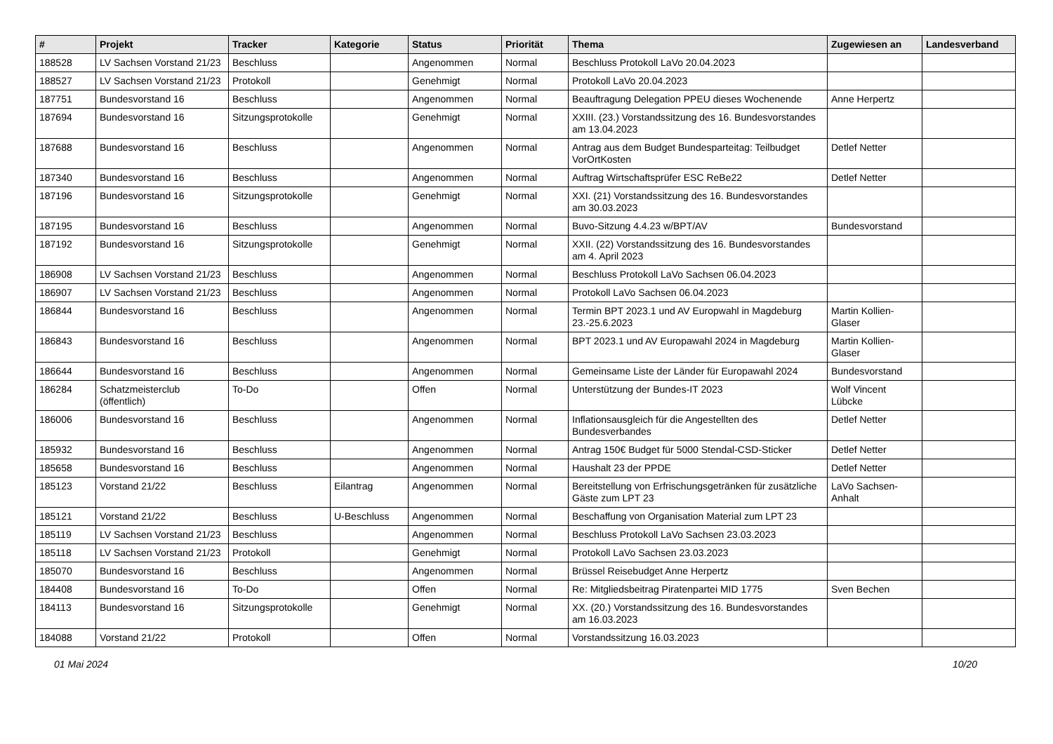| # | Projekt | Tracker | Kategorie | Status | Priorität | Thema | Zugewiesen an | Landesverband |
| --- | --- | --- | --- | --- | --- | --- | --- | --- |
| 188528 | LV Sachsen Vorstand 21/23 | Beschluss | | Angenommen | Normal | Beschluss Protokoll LaVo 20.04.2023 | | |
| 188527 | LV Sachsen Vorstand 21/23 | Protokoll | | Genehmigt | Normal | Protokoll LaVo 20.04.2023 | | |
| 187751 | Bundesvorstand 16 | Beschluss | | Angenommen | Normal | Beauftragung Delegation PPEU dieses Wochenende | Anne Herpertz | |
| 187694 | Bundesvorstand 16 | Sitzungsprotokolle | | Genehmigt | Normal | XXIII. (23.) Vorstandssitzung des 16. Bundesvorstandes am 13.04.2023 | | |
| 187688 | Bundesvorstand 16 | Beschluss | | Angenommen | Normal | Antrag aus dem Budget Bundesparteitag: Teilbudget VorOrtKosten | Detlef Netter | |
| 187340 | Bundesvorstand 16 | Beschluss | | Angenommen | Normal | Auftrag Wirtschaftsprüfer ESC ReBe22 | Detlef Netter | |
| 187196 | Bundesvorstand 16 | Sitzungsprotokolle | | Genehmigt | Normal | XXI. (21) Vorstandssitzung des 16. Bundesvorstandes am 30.03.2023 | | |
| 187195 | Bundesvorstand 16 | Beschluss | | Angenommen | Normal | Buvo-Sitzung 4.4.23 w/BPT/AV | Bundesvorstand | |
| 187192 | Bundesvorstand 16 | Sitzungsprotokolle | | Genehmigt | Normal | XXII. (22) Vorstandssitzung des 16. Bundesvorstandes am 4. April 2023 | | |
| 186908 | LV Sachsen Vorstand 21/23 | Beschluss | | Angenommen | Normal | Beschluss Protokoll LaVo Sachsen 06.04.2023 | | |
| 186907 | LV Sachsen Vorstand 21/23 | Beschluss | | Angenommen | Normal | Protokoll LaVo Sachsen 06.04.2023 | | |
| 186844 | Bundesvorstand 16 | Beschluss | | Angenommen | Normal | Termin BPT 2023.1 und AV Europwahl in Magdeburg 23.-25.6.2023 | Martin Kollien-Glaser | |
| 186843 | Bundesvorstand 16 | Beschluss | | Angenommen | Normal | BPT 2023.1 und AV Europawahl 2024 in Magdeburg | Martin Kollien-Glaser | |
| 186644 | Bundesvorstand 16 | Beschluss | | Angenommen | Normal | Gemeinsame Liste der Länder für Europawahl 2024 | Bundesvorstand | |
| 186284 | Schatzmeisterclub (öffentlich) | To-Do | | Offen | Normal | Unterstützung der Bundes-IT 2023 | Wolf Vincent Lübcke | |
| 186006 | Bundesvorstand 16 | Beschluss | | Angenommen | Normal | Inflationsausgleich für die Angestellten des Bundesverbandes | Detlef Netter | |
| 185932 | Bundesvorstand 16 | Beschluss | | Angenommen | Normal | Antrag 150€ Budget für 5000 Stendal-CSD-Sticker | Detlef Netter | |
| 185658 | Bundesvorstand 16 | Beschluss | | Angenommen | Normal | Haushalt 23 der PPDE | Detlef Netter | |
| 185123 | Vorstand 21/22 | Beschluss | Eilantrag | Angenommen | Normal | Bereitstellung von Erfrischungsgetränken für zusätzliche Gäste zum LPT 23 | LaVo Sachsen-Anhalt | |
| 185121 | Vorstand 21/22 | Beschluss | U-Beschluss | Angenommen | Normal | Beschaffung von Organisation Material zum LPT 23 | | |
| 185119 | LV Sachsen Vorstand 21/23 | Beschluss | | Angenommen | Normal | Beschluss Protokoll LaVo Sachsen 23.03.2023 | | |
| 185118 | LV Sachsen Vorstand 21/23 | Protokoll | | Genehmigt | Normal | Protokoll LaVo Sachsen 23.03.2023 | | |
| 185070 | Bundesvorstand 16 | Beschluss | | Angenommen | Normal | Brüssel Reisebudget Anne Herpertz | | |
| 184408 | Bundesvorstand 16 | To-Do | | Offen | Normal | Re: Mitgliedsbeitrag Piratenpartei MID 1775 | Sven Bechen | |
| 184113 | Bundesvorstand 16 | Sitzungsprotokolle | | Genehmigt | Normal | XX. (20.) Vorstandssitzung des 16. Bundesvorstandes am 16.03.2023 | | |
| 184088 | Vorstand 21/22 | Protokoll | | Offen | Normal | Vorstandssitzung 16.03.2023 | | |
01 Mai 2024 10/20